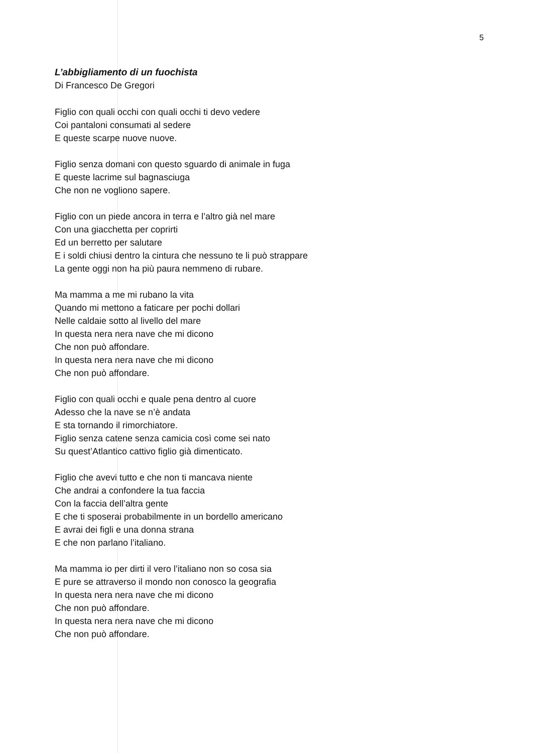5
L’abbigliamento di un fuochista
Di Francesco De Gregori
Figlio con quali occhi con quali occhi ti devo vedere
Coi pantaloni consumati al sedere
E queste scarpe nuove nuove.
Figlio senza domani con questo sguardo di animale in fuga
E queste lacrime sul bagnasciuga
Che non ne vogliono sapere.
Figlio con un piede ancora in terra e l’altro già nel mare
Con una giacchetta per coprirti
Ed un berretto per salutare
E i soldi chiusi dentro la cintura che nessuno te li può strappare
La gente oggi non ha più paura nemmeno di rubare.
Ma mamma a me mi rubano la vita
Quando mi mettono a faticare per pochi dollari
Nelle caldaie sotto al livello del mare
In questa nera nera nave che mi dicono
Che non può affondare.
In questa nera nera nave che mi dicono
Che non può affondare.
Figlio con quali occhi e quale pena dentro al cuore
Adesso che la nave se n’è andata
E sta tornando il rimorchiatore.
Figlio senza catene senza camicia così come sei nato
Su quest’Atlantico cattivo figlio già dimenticato.
Figlio che avevi tutto e che non ti mancava niente
Che andrai a confondere la tua faccia
Con la faccia dell’altra gente
E che ti sposerai probabilmente in un bordello americano
E avrai dei figli e una donna strana
E che non parlano l’italiano.
Ma mamma io per dirti il vero l’italiano non so cosa sia
E pure se attraverso il mondo non conosco la geografia
In questa nera nera nave che mi dicono
Che non può affondare.
In questa nera nera nave che mi dicono
Che non può affondare.